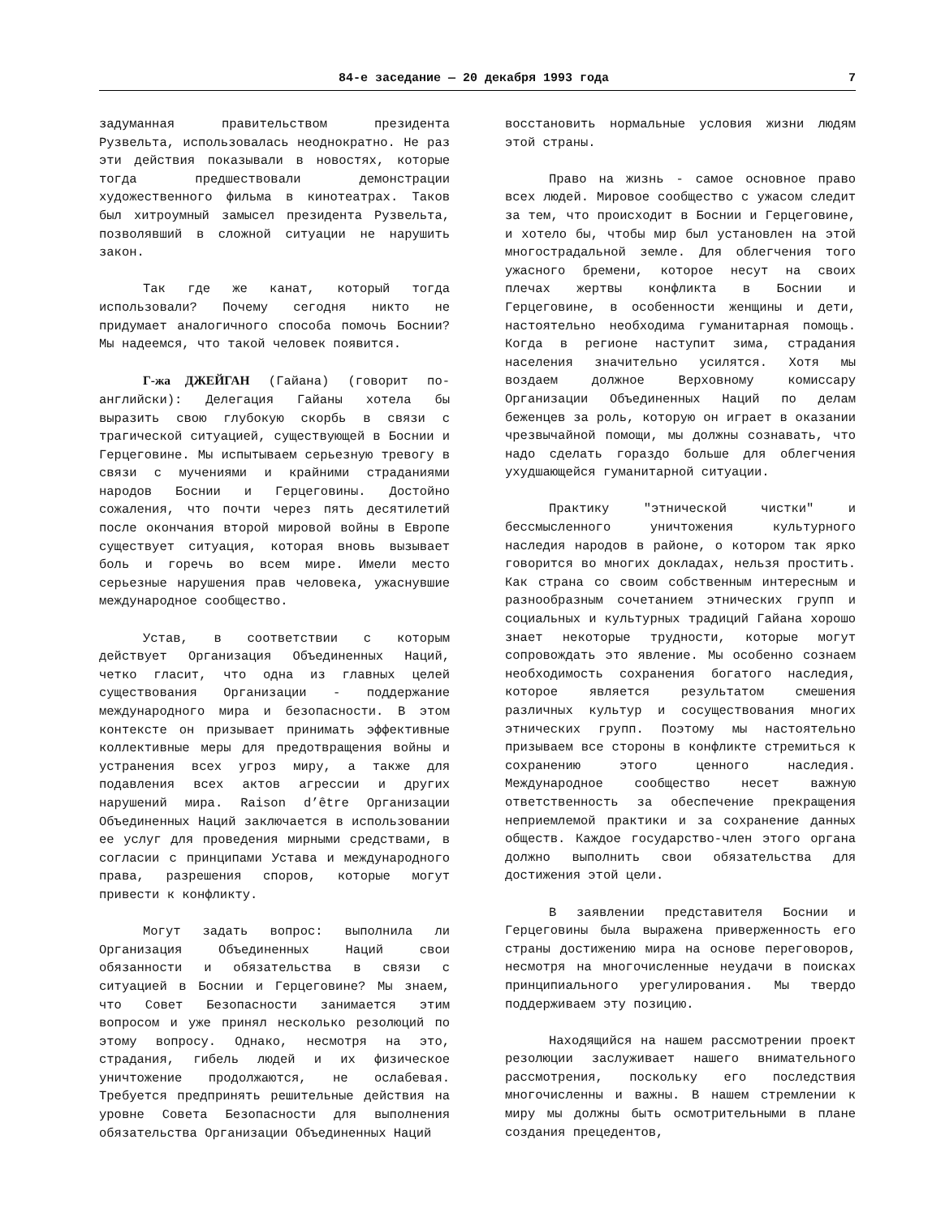84-е заседание — 20 декабря 1993 года 7
задуманная правительством президента Рузвельта, использовалась неоднократно. Не раз эти действия показывали в новостях, которые тогда предшествовали демонстрации художественного фильма в кинотеатрах. Таков был хитроумный замысел президента Рузвельта, позволявший в сложной ситуации не нарушить закон.
Так где же канат, который тогда использовали? Почему сегодня никто не придумает аналогичного способа помочь Боснии? Мы надеемся, что такой человек появится.
Г-жа ДЖЕЙГАН (Гайана) (говорит по-английски): Делегация Гайаны хотела бы выразить свою глубокую скорбь в связи с трагической ситуацией, существующей в Боснии и Герцеговине. Мы испытываем серьезную тревогу в связи с мучениями и крайними страданиями народов Боснии и Герцеговины. Достойно сожаления, что почти через пять десятилетий после окончания второй мировой войны в Европе существует ситуация, которая вновь вызывает боль и горечь во всем мире. Имели место серьезные нарушения прав человека, ужаснувшие международное сообщество.
Устав, в соответствии с которым действует Организация Объединенных Наций, четко гласит, что одна из главных целей существования Организации - поддержание международного мира и безопасности. В этом контексте он призывает принимать эффективные коллективные меры для предотвращения войны и устранения всех угроз миру, а также для подавления всех актов агрессии и других нарушений мира. Raison d’être Организации Объединенных Наций заключается в использовании ее услуг для проведения мирными средствами, в согласии с принципами Устава и международного права, разрешения споров, которые могут привести к конфликту.
Могут задать вопрос: выполнила ли Организация Объединенных Наций свои обязанности и обязательства в связи с ситуацией в Боснии и Герцеговине? Мы знаем, что Совет Безопасности занимается этим вопросом и уже принял несколько резолюций по этому вопросу. Однако, несмотря на это, страдания, гибель людей и их физическое уничтожение продолжаются, не ослабевая. Требуется предпринять решительные действия на уровне Совета Безопасности для выполнения обязательства Организации Объединенных Наций
восстановить нормальные условия жизни людям этой страны.
Право на жизнь - самое основное право всех людей. Мировое сообщество с ужасом следит за тем, что происходит в Боснии и Герцеговине, и хотело бы, чтобы мир был установлен на этой многострадальной земле. Для облегчения того ужасного бремени, которое несут на своих плечах жертвы конфликта в Боснии и Герцеговине, в особенности женщины и дети, настоятельно необходима гуманитарная помощь. Когда в регионе наступит зима, страдания населения значительно усилятся. Хотя мы воздаем должное Верховному комиссару Организации Объединенных Наций по делам беженцев за роль, которую он играет в оказании чрезвычайной помощи, мы должны сознавать, что надо сделать гораздо больше для облегчения ухудшающейся гуманитарной ситуации.
Практику "этнической чистки" и бессмысленного уничтожения культурного наследия народов в районе, о котором так ярко говорится во многих докладах, нельзя простить. Как страна со своим собственным интересным и разнообразным сочетанием этнических групп и социальных и культурных традиций Гайана хорошо знает некоторые трудности, которые могут сопровождать это явление. Мы особенно сознаем необходимость сохранения богатого наследия, которое является результатом смешения различных культур и сосуществования многих этнических групп. Поэтому мы настоятельно призываем все стороны в конфликте стремиться к сохранению этого ценного наследия. Международное сообщество несет важную ответственность за обеспечение прекращения неприемлемой практики и за сохранение данных обществ. Каждое государство-член этого органа должно выполнить свои обязательства для достижения этой цели.
В заявлении представителя Боснии и Герцеговины была выражена приверженность его страны достижению мира на основе переговоров, несмотря на многочисленные неудачи в поисках принципиального урегулирования. Мы твердо поддерживаем эту позицию.
Находящийся на нашем рассмотрении проект резолюции заслуживает нашего внимательного рассмотрения, поскольку его последствия многочисленны и важны. В нашем стремлении к миру мы должны быть осмотрительными в плане создания прецедентов,